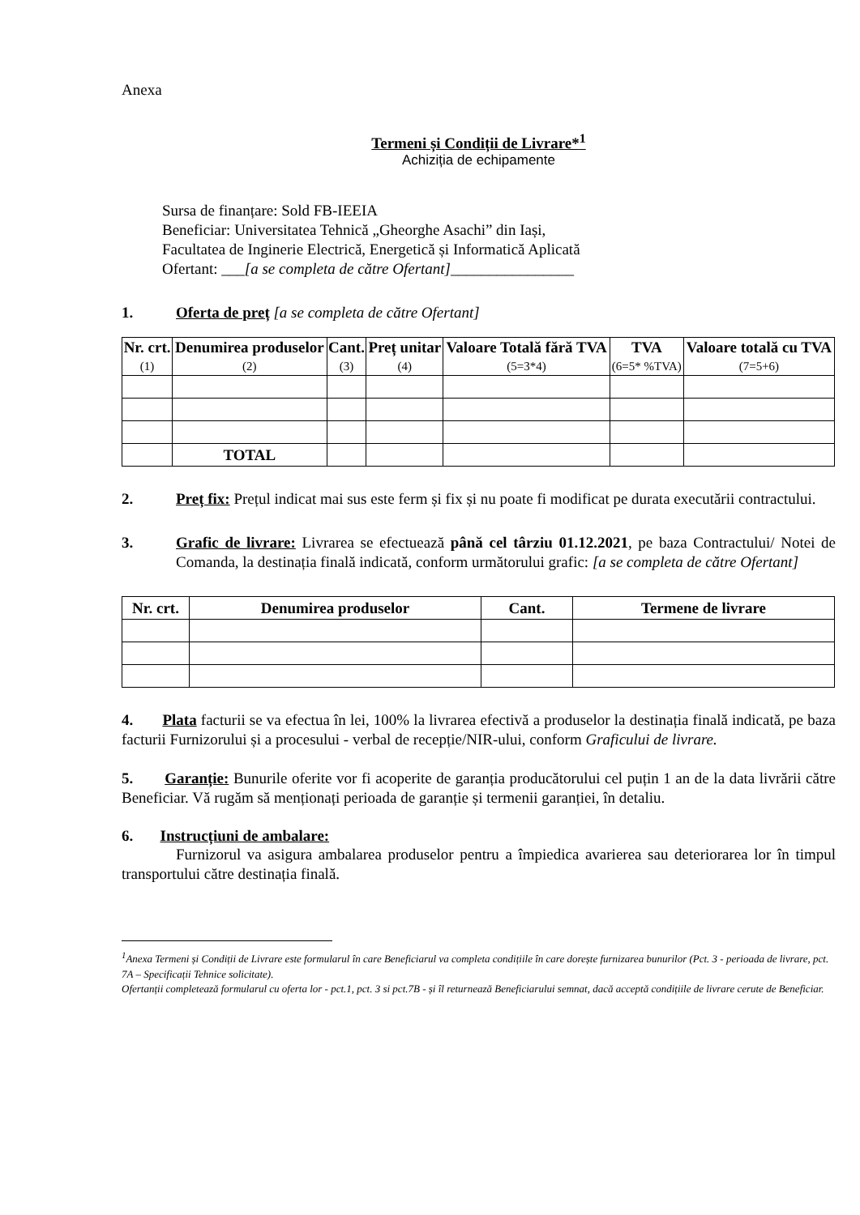Anexa
Termeni și Condiții de Livrare*<sup>1</sup>
Achiziția de echipamente
Sursa de finanțare: Sold FB-IEEIA
Beneficiar: Universitatea Tehnică „Gheorghe Asachi” din Iași,
Facultatea de Inginerie Electrică, Energetică și Informatică Aplicată
Ofertant: ___[a se completa de către Ofertant]________________
1. Oferta de preț [a se completa de către Ofertant]
| Nr. crt. (1) | Denumirea produselor (2) | Cant. (3) | Preț unitar (4) | Valoare Totală fără TVA (5=3*4) | TVA (6=5* %TVA) | Valoare totală cu TVA (7=5+6) |
| --- | --- | --- | --- | --- | --- | --- |
| | TOTAL | | | | | |
2. Preț fix: Prețul indicat mai sus este ferm și fix și nu poate fi modificat pe durata executării contractului.
3. Grafic de livrare: Livrarea se efectuează până cel târziu 01.12.2021, pe baza Contractului/ Notei de Comanda, la destinația finală indicată, conform următorului grafic: [a se completa de către Ofertant]
| Nr. crt. | Denumirea produselor | Cant. | Termene de livrare |
| --- | --- | --- | --- |
4. Plata facturii se va efectua în lei, 100% la livrarea efectivă a produselor la destinația finală indicată, pe baza facturii Furnizorului și a procesului - verbal de recepție/NIR-ului, conform Graficului de livrare.
5. Garanție: Bunurile oferite vor fi acoperite de garanția producătorului cel puțin 1 an de la data livrării către Beneficiar. Vă rugăm să menționați perioada de garanție și termenii garanției, în detaliu.
6. Instrucțiuni de ambalare:
Furnizorul va asigura ambalarea produselor pentru a împiedica avarierea sau deteriorarea lor în timpul transportului către destinația finală.
<sup>1</sup> Anexa Termeni și Condiții de Livrare este formularul în care Beneficiarul va completa condițiile în care dorește furnizarea bunurilor (Pct. 3 - perioada de livrare, pct. 7A – Specificații Tehnice solicitate).
Ofertanții completează formularul cu oferta lor - pct.1, pct. 3 si pct.7B - și îl returnează Beneficiarului semnat, dacă acceptă condițiile de livrare cerute de Beneficiar.